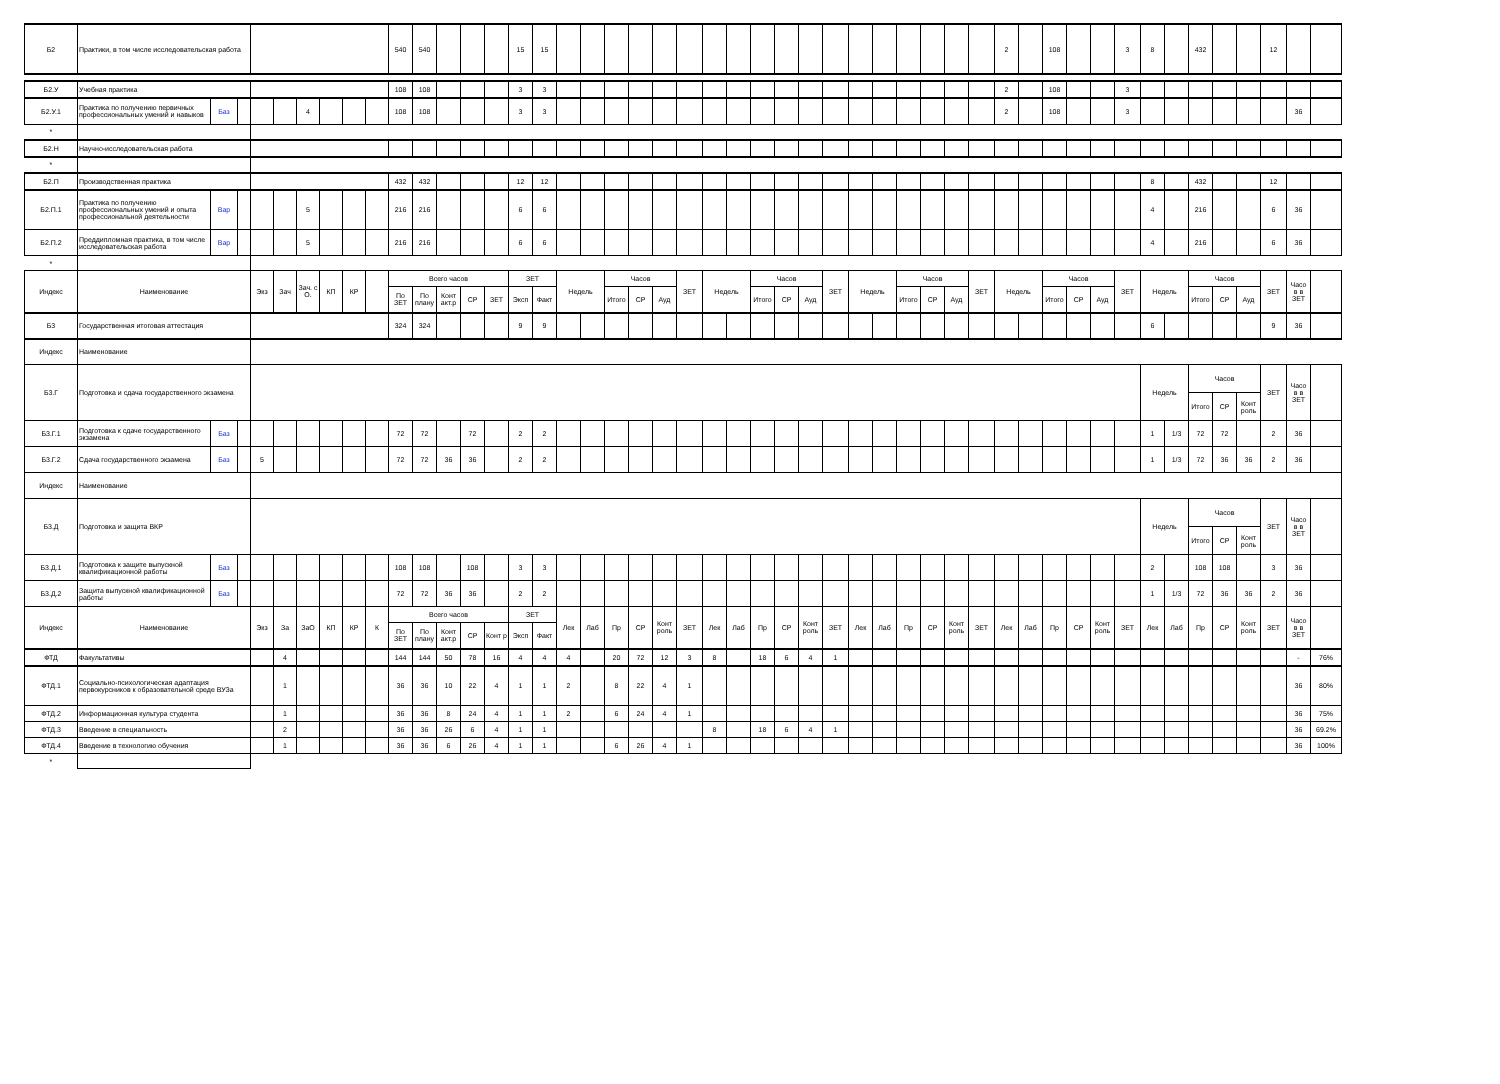| Б2 | Практики, в том числе исследовательская работа | | | | | | | | | 540 | 540 | | | | 15 | 15 | | | | | | | | | | | | | | | | | | | 2 | | 108 | | | 3 | 8 | | 432 | | | 12 | | |
| Б2.У | Учебная практика | | | | | | | | | 108 | 108 | | | | 3 | 3 | | | | | | | | | | | | | | | | | | | 2 | | 108 | | | 3 | | | | | | | | |
| Б2.У.1 | Практика по получению первичных профессиональных умений и навыков | Баз | | | | 4 | | | | 108 | 108 | | | | 3 | 3 | | | | | | | | | | | | | | | | | | | 2 | | 108 | | | 3 | | | | | | | 36 | |
| * | | | | | | | | | | | | | | | | | | | | | | | | | | | | | | | | | | | | | | | | | | | | | | | | |
| Б2.Н | Научно-исследовательская работа | | | | | | | | | | | | | | | | | | | | | | | | | | | | | | | | | | | | | | | | | | | | | | | |
| * | | | | | | | | | | | | | | | | | | | | | | | | | | | | | | | | | | | | | | | | | | | | | | | | |
| Б2.П | Производственная практика | | | | | | | | | 432 | 432 | | | | 12 | 12 | | | | | | | | | | | | | | | | | | | | | | | | | 8 | | 432 | | | 12 | | |
| Б2.П.1 | Практика по получению профессиональных умений и опыта профессиональной деятельности | Вар | | | | 5 | | | | 216 | 216 | | | | 6 | 6 | | | | | | | | | | | | | | | | | | | | | | | | | 4 | | 216 | | | 6 | 36 | |
| Б2.П.2 | Преддипломная практика, в том числе исследовательская работа | Вар | | | | 5 | | | | 216 | 216 | | | | 6 | 6 | | | | | | | | | | | | | | | | | | | | | | | | | 4 | | 216 | | | 6 | 36 | |
| * | | | | | | | | | | | | | | | | | | | | | | | | | | | | | | | | | | | | | | | | | | | | | | | | |
| Индекс | Наименование | | | Экз | Зач | Зач. с О. | КП | КР | | Всего часов | | | | | ЗЕТ | | Недель | | Часов | | | ЗЕТ | Недель | | Часов | | | ЗЕТ | Недель | | Часов | | | ЗЕТ | Недель | | Часов | | | ЗЕТ | Недель | | Часов | | | ЗЕТ | Часо в в ЗЕТ | |
| | | | | | | | | | | По ЗЕТ | По плану | Конт акт.р | СР | ЗЕТ | Эксп | Факт | | | Итого | СР | Ауд | | | | Итого | СР | Ауд | | | | Итого | СР | Ауд | | | | Итого | СР | Ауд | | | | Итого | СР | Ауд | | | |
| Б3 | Государственная итоговая аттестация | | | | | | | | | 324 | 324 | | | | 9 | 9 | | | | | | | | | | | | | | | | | | | | | | | | | 6 | | | | | 9 | 36 | |
| Индекс | Наименование | | | | | | | | | | | | | | | | | | | | | | | | | | | | | | | | | | | | | | | | | | | | | | | |
| Б3.Г | Подготовка и сдача государственного экзамена | | | | | | | | | | | | | | | | | | | | | | | | | | | | | | | | | | | | | | | | Недель | | Часов | | | ЗЕТ | Часо в в ЗЕТ | |
| | | | | | | | | | | | | | | | | | | | | | | | | | | | | | | | | | | | | | | | | | | | Итого | СР | Конт роль | | | |
| Б3.Г.1 | Подготовка к сдаче государственного экзамена | Баз | | | | | | | | 72 | 72 | | 72 | | 2 | 2 | | | | | | | | | | | | | | | | | | | | | | | | | 1 | 1/3 | 72 | 72 | | 2 | 36 | |
| Б3.Г.2 | Сдача государственного экзамена | Баз | | 5 | | | | | | 72 | 72 | 36 | 36 | | 2 | 2 | | | | | | | | | | | | | | | | | | | | | | | | | 1 | 1/3 | 72 | 36 | 36 | 2 | 36 | |
| Индекс | Наименование | | | | | | | | | | | | | | | | | | | | | | | | | | | | | | | | | | | | | | | | | | | | | | | |
| Б3.Д | Подготовка и защита ВКР | | | | | | | | | | | | | | | | | | | | | | | | | | | | | | | | | | | | | | | | Недель | | Часов | | | ЗЕТ | Часо в в ЗЕТ | |
| | | | | | | | | | | | | | | | | | | | | | | | | | | | | | | | | | | | | | | | | | | | Итого | СР | Конт роль | | | |
| Б3.Д.1 | Подготовка к защите выпускной квалификационной работы | Баз | | | | | | | | 108 | 108 | | 108 | | 3 | 3 | | | | | | | | | | | | | | | | | | | | | | | | | 2 | | 108 | 108 | | 3 | 36 | |
| Б3.Д.2 | Защита выпускной квалификационной работы | Баз | | | | | | | | 72 | 72 | 36 | 36 | | 2 | 2 | | | | | | | | | | | | | | | | | | | | | | | | | 1 | 1/3 | 72 | 36 | 36 | 2 | 36 | |
| Индекс | Наименование | | | Экз | За | ЗаО | КП | КР | К | Всего часов | | | | | ЗЕТ | | Лек | Лаб | Пр | СР | Конт роль | ЗЕТ | Лек | Лаб | Пр | СР | Конт роль | ЗЕТ | Лек | Лаб | Пр | СР | Конт роль | ЗЕТ | Лек | Лаб | Пр | СР | Конт роль | ЗЕТ | Лек | Лаб | Пр | СР | Конт роль | ЗЕТ | Часо в в ЗЕТ | |
| | | | | | | | | | | По ЗЕТ | По плану | Конт акт.р | СР | Конт р | Эксп | Факт | | | | | | | | | | | | | | | | | | | | | | | | | | | | | | | | |
| ФТД | Факультативы | | | | 4 | | | | | 144 | 144 | 50 | 78 | 16 | 4 | 4 | 4 | | 20 | 72 | 12 | 3 | 8 | | 18 | 6 | 4 | 1 | | | | | | | | | | | | | | | | | | | - | 76% |
| ФТД.1 | Социально-психологическая адаптация первокурсников к образовательной среде ВУЗа | | | | 1 | | | | | 36 | 36 | 10 | 22 | 4 | 1 | 1 | 2 | | 8 | 22 | 4 | 1 | | | | | | | | | | | | | | | | | | | | | | | | | 36 | 80% |
| ФТД.2 | Информационная культура студента | | | | 1 | | | | | 36 | 36 | 8 | 24 | 4 | 1 | 1 | 2 | | 6 | 24 | 4 | 1 | | | | | | | | | | | | | | | | | | | | | | | | | 36 | 75% |
| ФТД.3 | Введение в специальность | | | | 2 | | | | | 36 | 36 | 26 | 6 | 4 | 1 | 1 | | | | | | | 8 | | 18 | 6 | 4 | 1 | | | | | | | | | | | | | | | | | | | 36 | 69.2% |
| ФТД.4 | Введение в технологию обучения | | | | 1 | | | | | 36 | 36 | 6 | 26 | 4 | 1 | 1 | | | 6 | 26 | 4 | 1 | | | | | | | | | | | | | | | | | | | | | | | | | 36 | 100% |
| * | | | | | | | | | | | | | | | | | | | | | | | | | | | | | | | | | | | | | | | | | | | | | | | | |